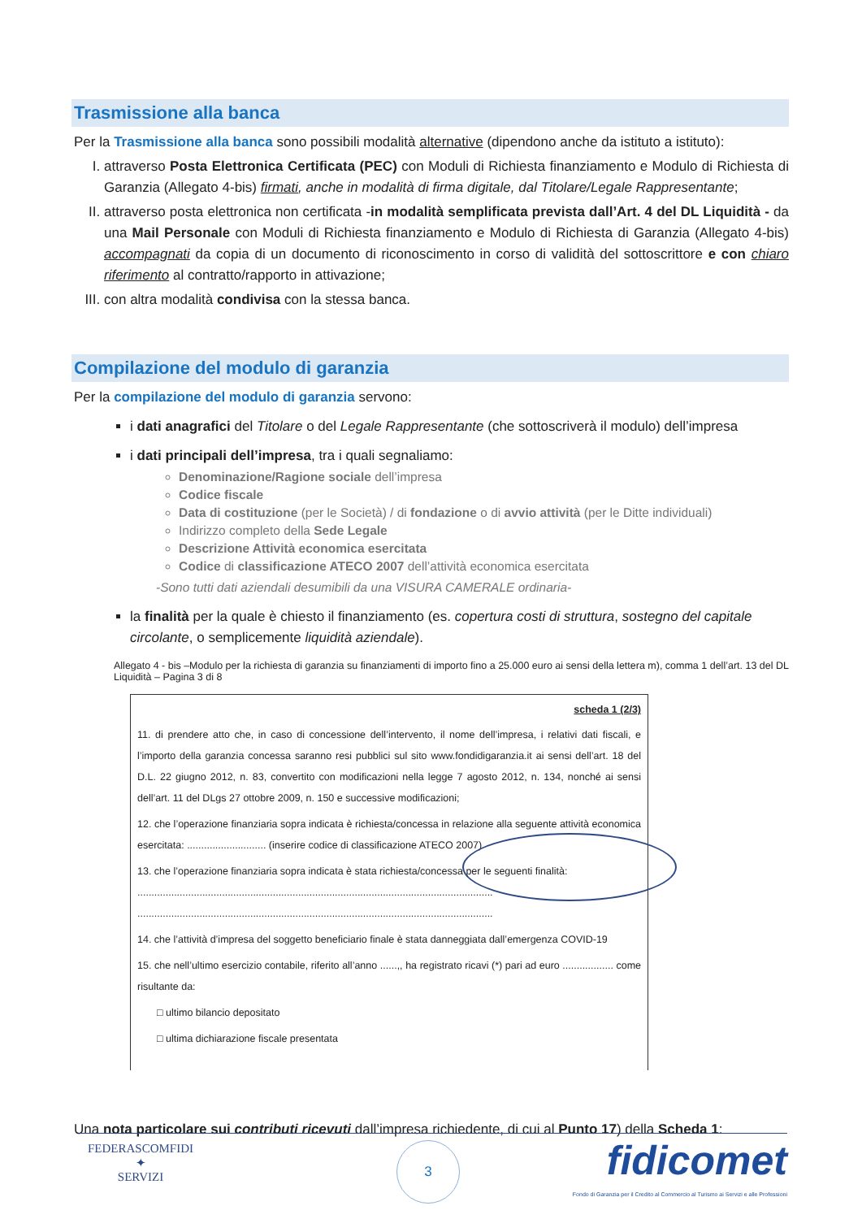Trasmissione alla banca
Per la Trasmissione alla banca sono possibili modalità alternative (dipendono anche da istituto a istituto):
I. attraverso Posta Elettronica Certificata (PEC) con Moduli di Richiesta finanziamento e Modulo di Richiesta di Garanzia (Allegato 4-bis) firmati, anche in modalità di firma digitale, dal Titolare/Legale Rappresentante;
II. attraverso posta elettronica non certificata -in modalità semplificata prevista dall’Art. 4 del DL Liquidità - da una Mail Personale con Moduli di Richiesta finanziamento e Modulo di Richiesta di Garanzia (Allegato 4-bis) accompagnati da copia di un documento di riconoscimento in corso di validità del sottoscrittore e con chiaro riferimento al contratto/rapporto in attivazione;
III. con altra modalità condivisa con la stessa banca.
Compilazione del modulo di garanzia
Per la compilazione del modulo di garanzia servono:
i dati anagrafici del Titolare o del Legale Rappresentante (che sottoscriverà il modulo) dell’impresa
i dati principali dell’impresa, tra i quali segnaliamo:
Denominazione/Ragione sociale dell’impresa
Codice fiscale
Data di costituzione (per le Società) / di fondazione o di avvio attività (per le Ditte individuali)
Indirizzo completo della Sede Legale
Descrizione Attività economica esercitata
Codice di classificazione ATECO 2007 dell’attività economica esercitata
-Sono tutti dati aziendali desumibili da una VISURA CAMERALE ordinaria-
la finalità per la quale è chiesto il finanziamento (es. copertura costi di struttura, sostegno del capitale circolante, o semplicemente liquidità aziendale).
Allegato 4 - bis –Modulo per la richiesta di garanzia su finanziamenti di importo fino a 25.000 euro ai sensi della lettera m), comma 1 dell’art. 13 del DL Liquidità – Pagina 3 di 8
scheda 1 (2/3)
11. di prendere atto che, in caso di concessione dell’intervento, il nome dell’impresa, i relativi dati fiscali, e l’importo della garanzia concessa saranno resi pubblici sul sito www.fondidigaranzia.it ai sensi dell’art. 18 del D.L. 22 giugno 2012, n. 83, convertito con modificazioni nella legge 7 agosto 2012, n. 134, nonché ai sensi dell’art. 11 del DLgs 27 ottobre 2009, n. 150 e successive modificazioni;
12. che l’operazione finanziaria sopra indicata è richiesta/concessa in relazione alla seguente attività economica esercitata: ............................ (inserire codice di classificazione ATECO 2007)
13. che l’operazione finanziaria sopra indicata è stata richiesta/concessa per le seguenti finalità:
..............................................................................................................................
..............................................................................................................................
14. che l’attività d’impresa del soggetto beneficiario finale è stata danneggiata dall’emergenza COVID-19
15. che nell’ultimo esercizio contabile, riferito all’anno ......,, ha registrato ricavi (*) pari ad euro .................. come risultante da:
□ ultimo bilancio depositato
□ ultima dichiarazione fiscale presentata
Una nota particolare sui contributi ricevuti dall’impresa richiedente, di cui al Punto 17) della Scheda 1:
FEDERASCOMFIDI
✦
SERVIZI
3
fidicomet
Fondo di Garanzia per il Credito al Commercio al Turismo ai Servizi e alle Professioni